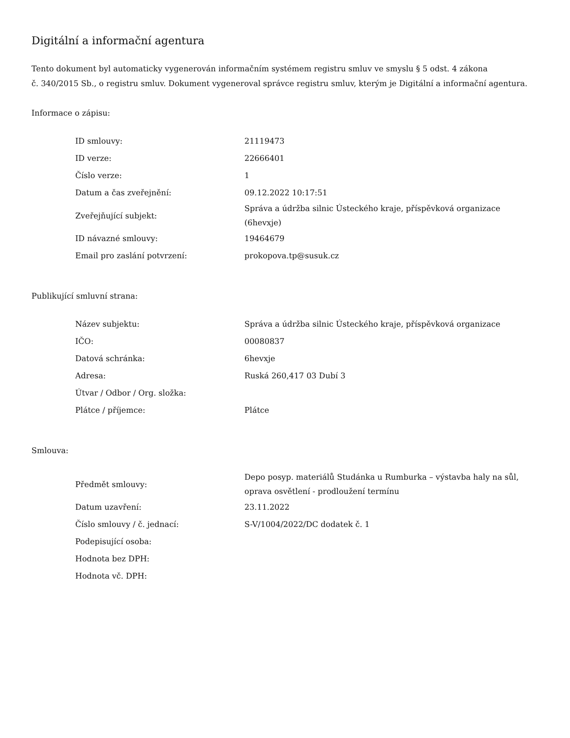Digitální a informační agentura
Tento dokument byl automaticky vygenerován informačním systémem registru smluv ve smyslu § 5 odst. 4 zákona
č. 340/2015 Sb., o registru smluv. Dokument vygeneroval správce registru smluv, kterým je Digitální a informační agentura.
Informace o zápisu:
| ID smlouvy: | 21119473 |
| ID verze: | 22666401 |
| Číslo verze: | 1 |
| Datum a čas zveřejnění: | 09.12.2022 10:17:51 |
| Zveřejňující subjekt: | Správa a údržba silnic Ústeckého kraje, příspěvková organizace (6hevxje) |
| ID návazné smlouvy: | 19464679 |
| Email pro zaslání potvrzení: | prokopova.tp@susuk.cz |
Publikující smluvní strana:
| Název subjektu: | Správa a údržba silnic Ústeckého kraje, příspěvková organizace |
| IČO: | 00080837 |
| Datová schránka: | 6hevxje |
| Adresa: | Ruská 260,417 03 Dubí 3 |
| Útvar / Odbor / Org. složka: | |
| Plátce / příjemce: | Plátce |
Smlouva:
| Předmět smlouvy: | Depo posyp. materiálů Studánka u Rumburka – výstavba haly na sůl, oprava osvětlení - prodloužení termínu |
| Datum uzavření: | 23.11.2022 |
| Číslo smlouvy / č. jednací: | S-V/1004/2022/DC dodatek č. 1 |
| Podepisující osoba: | |
| Hodnota bez DPH: | |
| Hodnota vč. DPH: | |